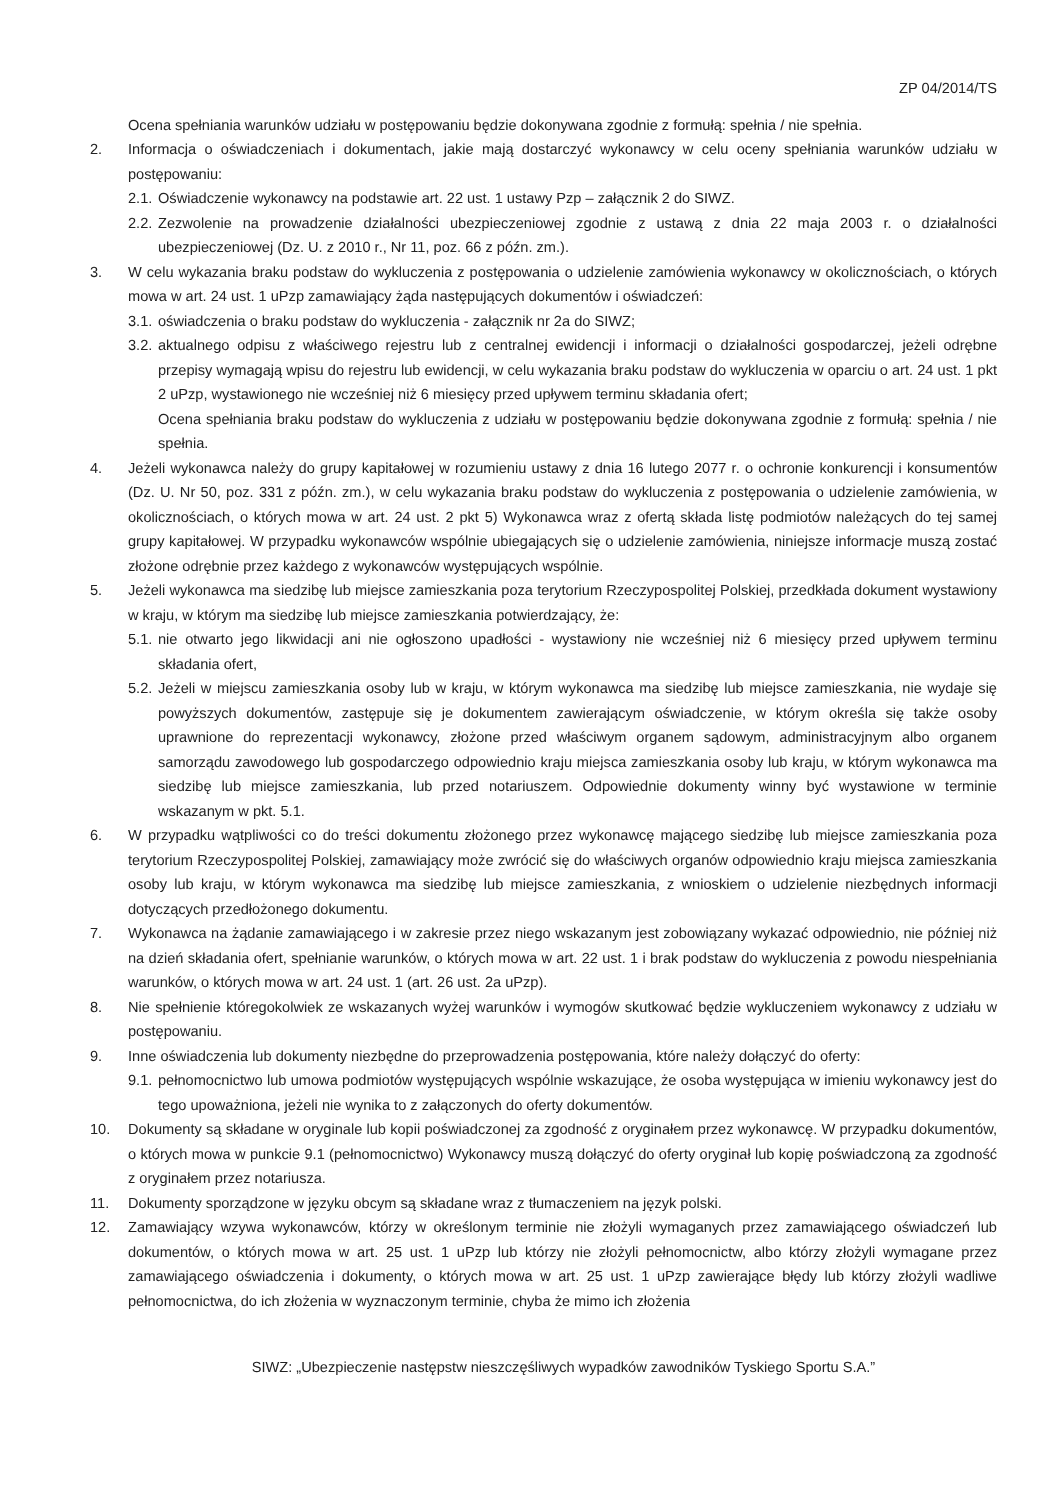ZP 04/2014/TS
Ocena spełniania warunków udziału w postępowaniu będzie dokonywana zgodnie z formułą: spełnia / nie spełnia.
2. Informacja o oświadczeniach i dokumentach, jakie mają dostarczyć wykonawcy w celu oceny spełniania warunków udziału w postępowaniu:
2.1.
Oświadczenie wykonawcy na podstawie art. 22 ust. 1 ustawy Pzp – załącznik 2 do SIWZ.
2.2.
Zezwolenie na prowadzenie działalności ubezpieczeniowej zgodnie z ustawą z dnia 22 maja 2003 r. o działalności ubezpieczeniowej (Dz. U. z 2010 r., Nr 11, poz. 66 z późn. zm.).
3. W celu wykazania braku podstaw do wykluczenia z postępowania o udzielenie zamówienia wykonawcy w okolicznościach, o których mowa w art. 24 ust. 1 uPzp zamawiający żąda następujących dokumentów i oświadczeń:
3.1.
oświadczenia o braku podstaw do wykluczenia - załącznik nr 2a do SIWZ;
3.2.
aktualnego odpisu z właściwego rejestru lub z centralnej ewidencji i informacji o działalności gospodarczej, jeżeli odrębne przepisy wymagają wpisu do rejestru lub ewidencji, w celu wykazania braku podstaw do wykluczenia w oparciu o art. 24 ust. 1 pkt 2 uPzp, wystawionego nie wcześniej niż 6 miesięcy przed upływem terminu składania ofert;
Ocena spełniania braku podstaw do wykluczenia z udziału w postępowaniu będzie dokonywana zgodnie z formułą: spełnia / nie spełnia.
4. Jeżeli wykonawca należy do grupy kapitałowej w rozumieniu ustawy z dnia 16 lutego 2077 r. o ochronie konkurencji i konsumentów (Dz. U. Nr 50, poz. 331 z późn. zm.), w celu wykazania braku podstaw do wykluczenia z postępowania o udzielenie zamówienia, w okolicznościach, o których mowa w art. 24 ust. 2 pkt 5) Wykonawca wraz z ofertą składa listę podmiotów należących do tej samej grupy kapitałowej. W przypadku wykonawców wspólnie ubiegających się o udzielenie zamówienia, niniejsze informacje muszą zostać złożone odrębnie przez każdego z wykonawców występujących wspólnie.
5. Jeżeli wykonawca ma siedzibę lub miejsce zamieszkania poza terytorium Rzeczypospolitej Polskiej, przedkłada dokument wystawiony w kraju, w którym ma siedzibę lub miejsce zamieszkania potwierdzający, że:
5.1.
nie otwarto jego likwidacji ani nie ogłoszono upadłości - wystawiony nie wcześniej niż 6 miesięcy przed upływem terminu składania ofert,
5.2.
Jeżeli w miejscu zamieszkania osoby lub w kraju, w którym wykonawca ma siedzibę lub miejsce zamieszkania, nie wydaje się powyższych dokumentów, zastępuje się je dokumentem zawierającym oświadczenie, w którym określa się także osoby uprawnione do reprezentacji wykonawcy, złożone przed właściwym organem sądowym, administracyjnym albo organem samorządu zawodowego lub gospodarczego odpowiednio kraju miejsca zamieszkania osoby lub kraju, w którym wykonawca ma siedzibę lub miejsce zamieszkania, lub przed notariuszem. Odpowiednie dokumenty winny być wystawione w terminie wskazanym w pkt. 5.1.
6. W przypadku wątpliwości co do treści dokumentu złożonego przez wykonawcę mającego siedzibę lub miejsce zamieszkania poza terytorium Rzeczypospolitej Polskiej, zamawiający może zwrócić się do właściwych organów odpowiednio kraju miejsca zamieszkania osoby lub kraju, w którym wykonawca ma siedzibę lub miejsce zamieszkania, z wnioskiem o udzielenie niezbędnych informacji dotyczących przedłożonego dokumentu.
7. Wykonawca na żądanie zamawiającego i w zakresie przez niego wskazanym jest zobowiązany wykazać odpowiednio, nie później niż na dzień składania ofert, spełnianie warunków, o których mowa w art. 22 ust. 1 i brak podstaw do wykluczenia z powodu niespełniania warunków, o których mowa w art. 24 ust. 1 (art. 26 ust. 2a uPzp).
8. Nie spełnienie któregokolwiek ze wskazanych wyżej warunków i wymogów skutkować będzie wykluczeniem wykonawcy z udziału w postępowaniu.
9. Inne oświadczenia lub dokumenty niezbędne do przeprowadzenia postępowania, które należy dołączyć do oferty:
9.1.
pełnomocnictwo lub umowa podmiotów występujących wspólnie wskazujące, że osoba występująca w imieniu wykonawcy jest do tego upoważniona, jeżeli nie wynika to z załączonych do oferty dokumentów.
10. Dokumenty są składane w oryginale lub kopii poświadczonej za zgodność z oryginałem przez wykonawcę. W przypadku dokumentów, o których mowa w punkcie 9.1 (pełnomocnictwo) Wykonawcy muszą dołączyć do oferty oryginał lub kopię poświadczoną za zgodność z oryginałem przez notariusza.
11. Dokumenty sporządzone w języku obcym są składane wraz z tłumaczeniem na język polski.
12. Zamawiający wzywa wykonawców, którzy w określonym terminie nie złożyli wymaganych przez zamawiającego oświadczeń lub dokumentów, o których mowa w art. 25 ust. 1 uPzp lub którzy nie złożyli pełnomocnictw, albo którzy złożyli wymagane przez zamawiającego oświadczenia i dokumenty, o których mowa w art. 25 ust. 1 uPzp zawierające błędy lub którzy złożyli wadliwe pełnomocnictwa, do ich złożenia w wyznaczonym terminie, chyba że mimo ich złożenia
SIWZ: „Ubezpieczenie następstw nieszczęśliwych wypadków zawodników Tyskiego Sportu S.A.”